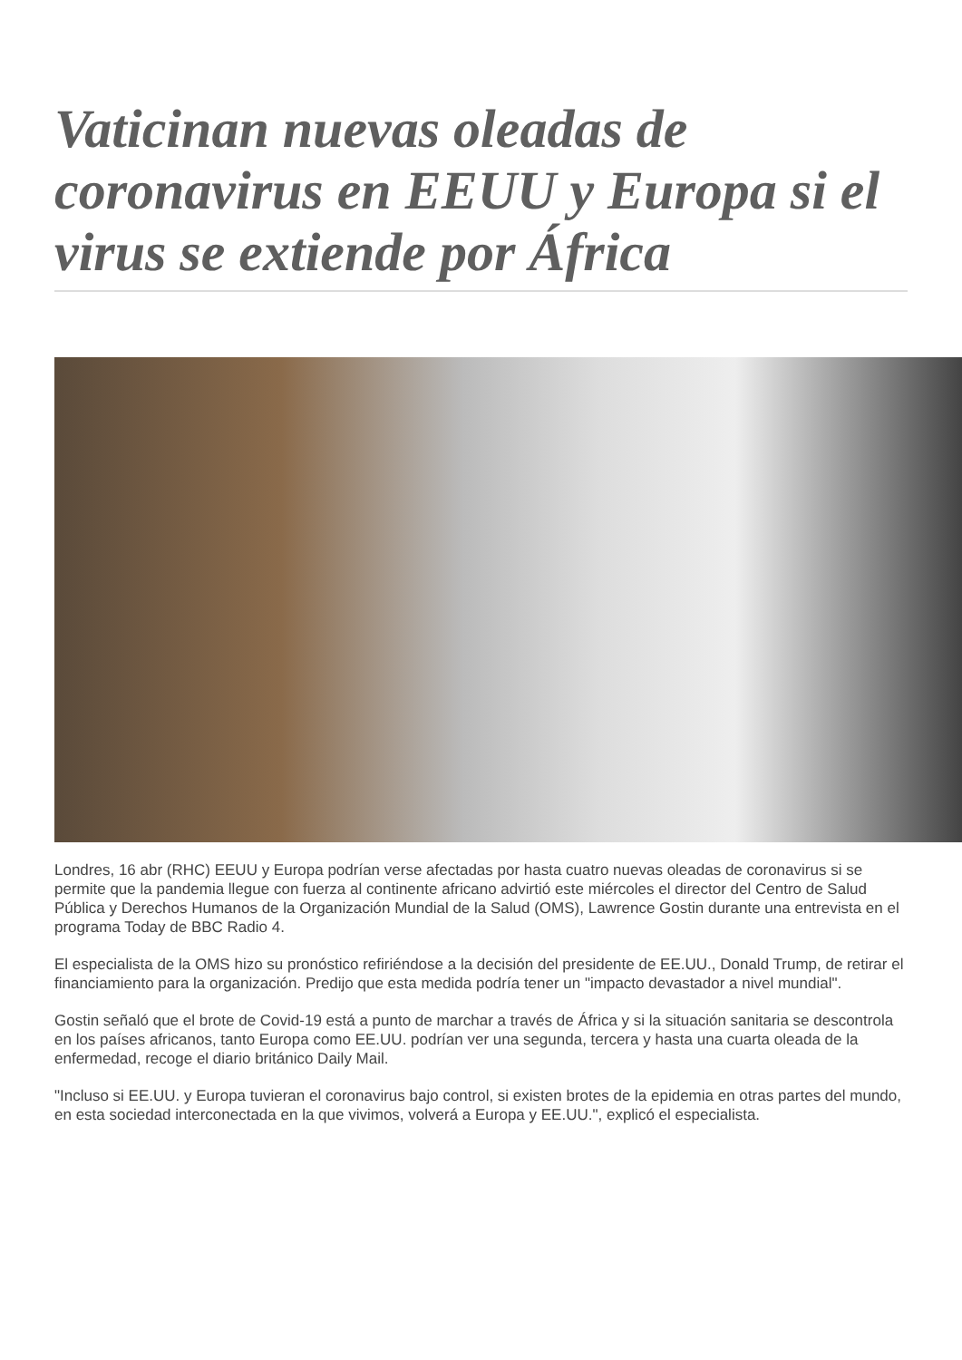Vaticinan nuevas oleadas de coronavirus en EEUU y Europa si el virus se extiende por África
Londres, 16 abr (RHC) EEUU y Europa podrían verse afectadas por hasta cuatro nuevas oleadas de coronavirus si se permite que la pandemia llegue con fuerza al continente africano advirtió este miércoles el director del Centro de Salud Pública y Derechos Humanos de la Organización Mundial de la Salud (OMS), Lawrence Gostin durante una entrevista en el programa Today de BBC Radio 4.
El especialista de la OMS hizo su pronóstico refiriéndose a la decisión del presidente de EE.UU., Donald Trump, de retirar el financiamiento para la organización. Predijo que esta medida podría tener un "impacto devastador a nivel mundial".
Gostin señaló que el brote de Covid-19 está a punto de marchar a través de África y si la situación sanitaria se descontrola en los países africanos, tanto Europa como EE.UU. podrían ver una segunda, tercera y hasta una cuarta oleada de la enfermedad, recoge el diario británico Daily Mail.
"Incluso si EE.UU. y Europa tuvieran el coronavirus bajo control, si existen brotes de la epidemia en otras partes del mundo, en esta sociedad interconectada en la que vivimos, volverá a Europa y EE.UU.", explicó el especialista.